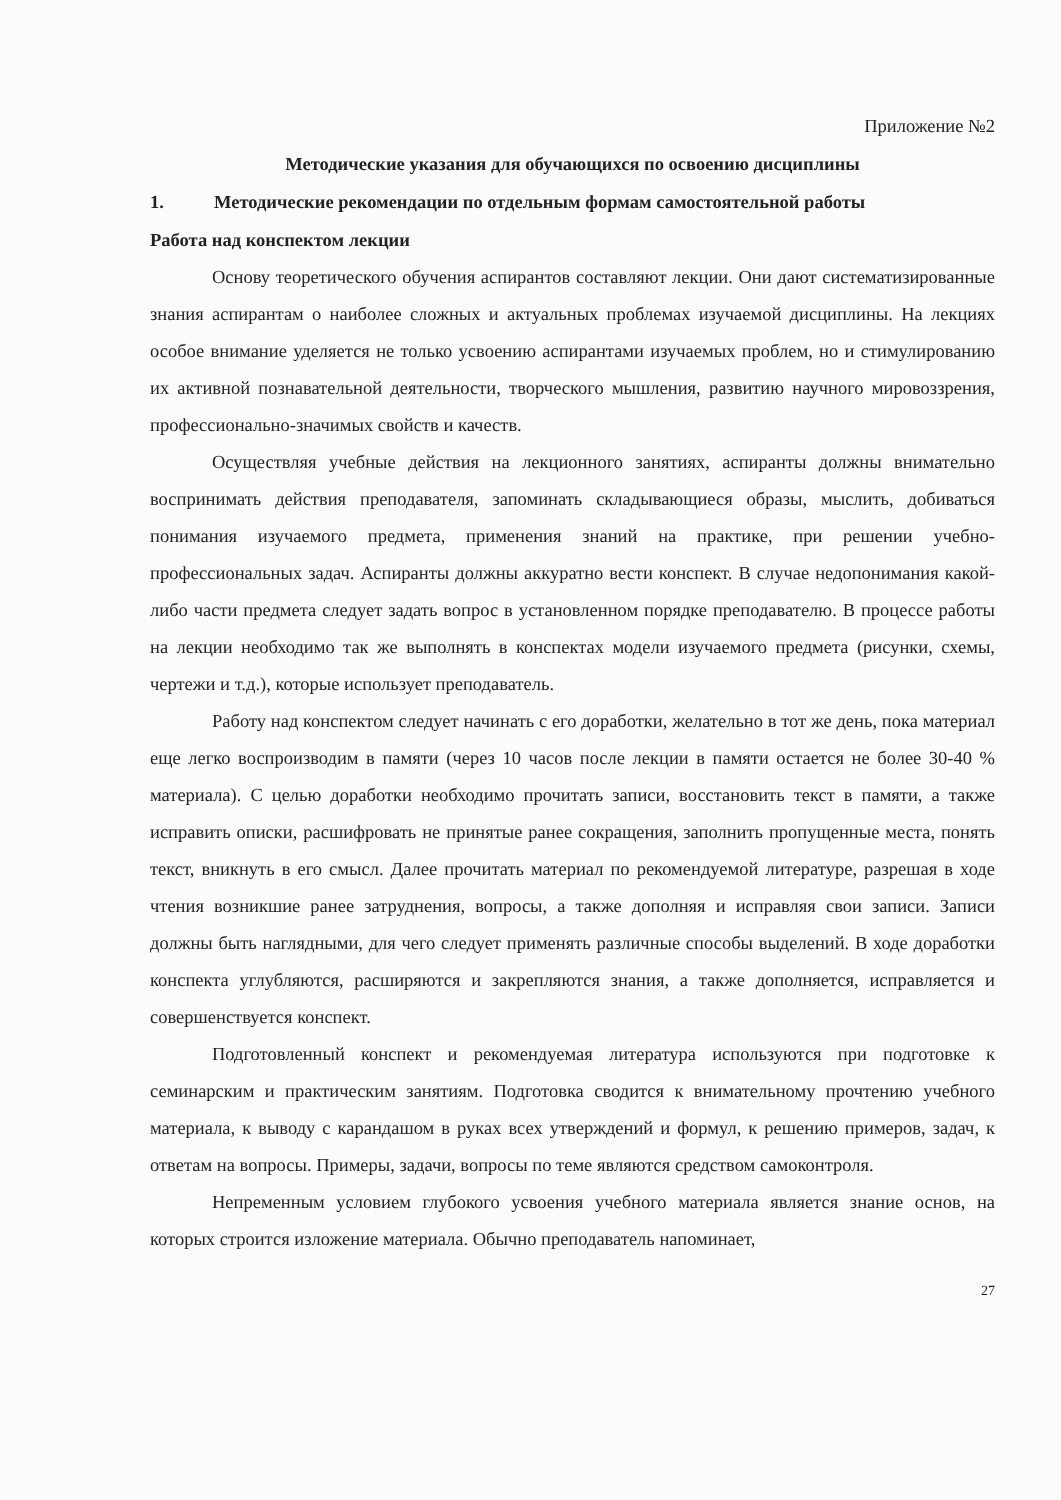Приложение №2
Методические указания для обучающихся по освоению дисциплины
1. Методические рекомендации по отдельным формам самостоятельной работы
Работа над конспектом лекции
Основу теоретического обучения аспирантов составляют лекции. Они дают систематизированные знания аспирантам о наиболее сложных и актуальных проблемах изучаемой дисциплины. На лекциях особое внимание уделяется не только усвоению аспирантами изучаемых проблем, но и стимулированию их активной познавательной деятельности, творческого мышления, развитию научного мировоззрения, профессионально-значимых свойств и качеств.
Осуществляя учебные действия на лекционного занятиях, аспиранты должны внимательно воспринимать действия преподавателя, запоминать складывающиеся образы, мыслить, добиваться понимания изучаемого предмета, применения знаний на практике, при решении учебно-профессиональных задач. Аспиранты должны аккуратно вести конспект. В случае недопонимания какой-либо части предмета следует задать вопрос в установленном порядке преподавателю. В процессе работы на лекции необходимо так же выполнять в конспектах модели изучаемого предмета (рисунки, схемы, чертежи и т.д.), которые использует преподаватель.
Работу над конспектом следует начинать с его доработки, желательно в тот же день, пока материал еще легко воспроизводим в памяти (через 10 часов после лекции в памяти остается не более 30-40 % материала). С целью доработки необходимо прочитать записи, восстановить текст в памяти, а также исправить описки, расшифровать не принятые ранее сокращения, заполнить пропущенные места, понять текст, вникнуть в его смысл. Далее прочитать материал по рекомендуемой литературе, разрешая в ходе чтения возникшие ранее затруднения, вопросы, а также дополняя и исправляя свои записи. Записи должны быть наглядными, для чего следует применять различные способы выделений. В ходе доработки конспекта углубляются, расширяются и закрепляются знания, а также дополняется, исправляется и совершенствуется конспект.
Подготовленный конспект и рекомендуемая литература используются при подготовке к семинарским и практическим занятиям. Подготовка сводится к внимательному прочтению учебного материала, к выводу с карандашом в руках всех утверждений и формул, к решению примеров, задач, к ответам на вопросы. Примеры, задачи, вопросы по теме являются средством самоконтроля.
Непременным условием глубокого усвоения учебного материала является знание основ, на которых строится изложение материала. Обычно преподаватель напоминает,
27